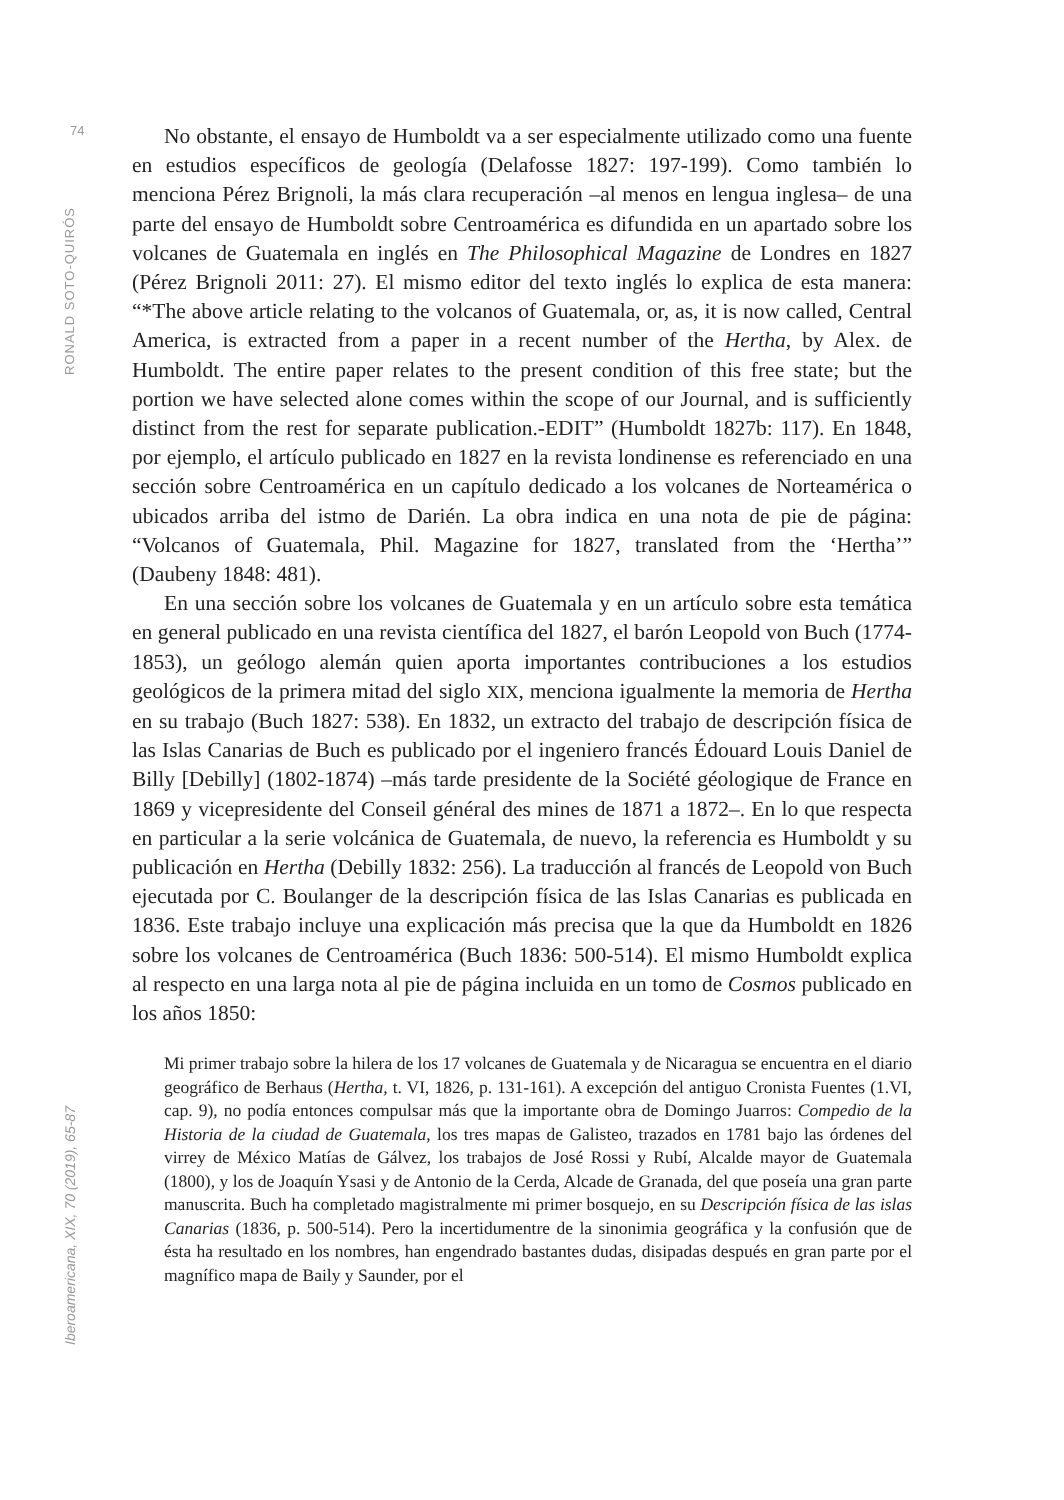74
RONALD SOTO-QUIRÓS
Iberoamericana, XIX, 70 (2019), 65-87
No obstante, el ensayo de Humboldt va a ser especialmente utilizado como una fuente en estudios específicos de geología (Delafosse 1827: 197-199). Como también lo menciona Pérez Brignoli, la más clara recuperación –al menos en lengua inglesa– de una parte del ensayo de Humboldt sobre Centroamérica es difundida en un apartado sobre los volcanes de Guatemala en inglés en The Philosophical Magazine de Londres en 1827 (Pérez Brignoli 2011: 27). El mismo editor del texto inglés lo explica de esta manera: “*The above article relating to the volcanos of Guatemala, or, as, it is now called, Central America, is extracted from a paper in a recent number of the Hertha, by Alex. de Humboldt. The entire paper relates to the present condition of this free state; but the portion we have selected alone comes within the scope of our Journal, and is sufficiently distinct from the rest for separate publication.-EDIT” (Humboldt 1827b: 117). En 1848, por ejemplo, el artículo publicado en 1827 en la revista londinense es referenciado en una sección sobre Centroamérica en un capítulo dedicado a los volcanes de Norteamérica o ubicados arriba del istmo de Darién. La obra indica en una nota de pie de página: “Volcanos of Guatemala, Phil. Magazine for 1827, translated from the ‘Hertha’” (Daubeny 1848: 481).
En una sección sobre los volcanes de Guatemala y en un artículo sobre esta temática en general publicado en una revista científica del 1827, el barón Leopold von Buch (1774-1853), un geólogo alemán quien aporta importantes contribuciones a los estudios geológicos de la primera mitad del siglo XIX, menciona igualmente la memoria de Hertha en su trabajo (Buch 1827: 538). En 1832, un extracto del trabajo de descripción física de las Islas Canarias de Buch es publicado por el ingeniero francés Édouard Louis Daniel de Billy [Debilly] (1802-1874) –más tarde presidente de la Société géologique de France en 1869 y vicepresidente del Conseil général des mines de 1871 a 1872–. En lo que respecta en particular a la serie volcánica de Guatemala, de nuevo, la referencia es Humboldt y su publicación en Hertha (Debilly 1832: 256). La traducción al francés de Leopold von Buch ejecutada por C. Boulanger de la descripción física de las Islas Canarias es publicada en 1836. Este trabajo incluye una explicación más precisa que la que da Humboldt en 1826 sobre los volcanes de Centroamérica (Buch 1836: 500-514). El mismo Humboldt explica al respecto en una larga nota al pie de página incluida en un tomo de Cosmos publicado en los años 1850:
Mi primer trabajo sobre la hilera de los 17 volcanes de Guatemala y de Nicaragua se encuentra en el diario geográfico de Berhaus (Hertha, t. VI, 1826, p. 131-161). A excepción del antiguo Cronista Fuentes (1.VI, cap. 9), no podía entonces compulsar más que la importante obra de Domingo Juarros: Compedio de la Historia de la ciudad de Guatemala, los tres mapas de Galisteo, trazados en 1781 bajo las órdenes del virrey de México Matías de Gálvez, los trabajos de José Rossi y Rubí, Alcalde mayor de Guatemala (1800), y los de Joaquín Ysasi y de Antonio de la Cerda, Alcade de Granada, del que poseía una gran parte manuscrita. Buch ha completado magistralmente mi primer bosquejo, en su Descripción física de las islas Canarias (1836, p. 500-514). Pero la incertidumentre de la sinonimia geográfica y la confusión que de ésta ha resultado en los nombres, han engendrado bastantes dudas, disipadas después en gran parte por el magnífico mapa de Baily y Saunder, por el